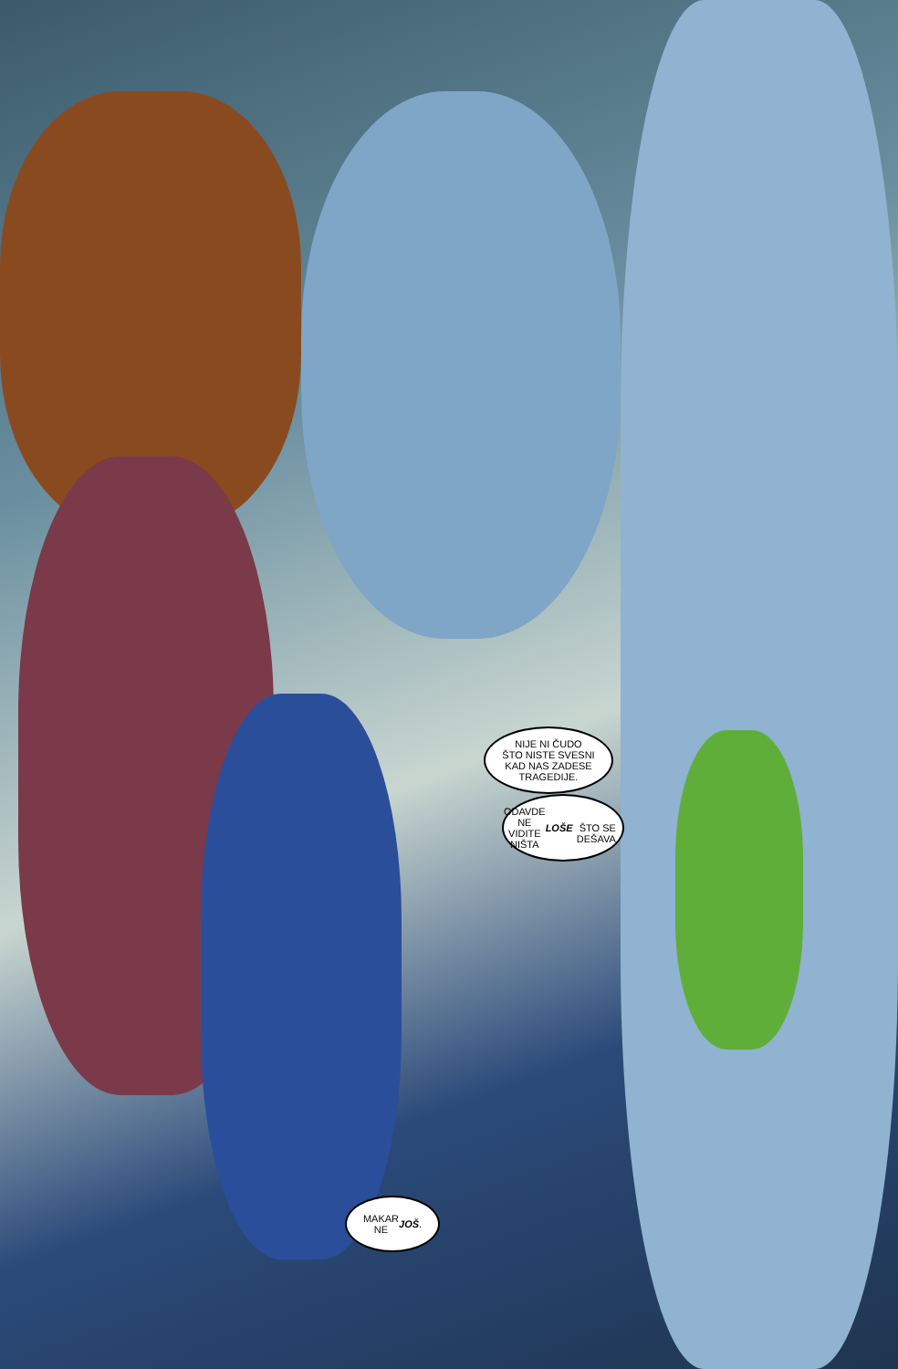NIJE NI ČUDO
ŠTO NISTE SVESNI
KAD NAS ZADESE
TRAGEDIJE.
ODAVDE NE
VIDITE NIŠTA LOŠE
ŠTO SE DEŠAVA.
MAKAR
NE JOŠ.